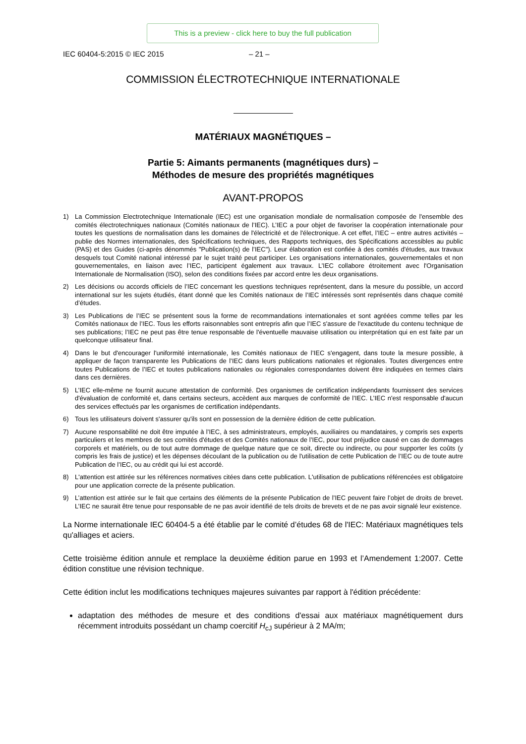This is a preview - click here to buy the full publication
IEC 60404-5:2015 © IEC 2015 – 21 –
COMMISSION ÉLECTROTECHNIQUE INTERNATIONALE
MATÉRIAUX MAGNÉTIQUES –
Partie 5: Aimants permanents (magnétiques durs) –
Méthodes de mesure des propriétés magnétiques
AVANT-PROPOS
1) La Commission Electrotechnique Internationale (IEC) est une organisation mondiale de normalisation composée de l'ensemble des comités électrotechniques nationaux (Comités nationaux de l’IEC). L’IEC a pour objet de favoriser la coopération internationale pour toutes les questions de normalisation dans les domaines de l'électricité et de l'électronique. A cet effet, l’IEC – entre autres activités – publie des Normes internationales, des Spécifications techniques, des Rapports techniques, des Spécifications accessibles au public (PAS) et des Guides (ci-après dénommés "Publication(s) de l’IEC"). Leur élaboration est confiée à des comités d'études, aux travaux desquels tout Comité national intéressé par le sujet traité peut participer. Les organisations internationales, gouvernementales et non gouvernementales, en liaison avec l’IEC, participent également aux travaux. L’IEC collabore étroitement avec l'Organisation Internationale de Normalisation (ISO), selon des conditions fixées par accord entre les deux organisations.
2) Les décisions ou accords officiels de l’IEC concernant les questions techniques représentent, dans la mesure du possible, un accord international sur les sujets étudiés, étant donné que les Comités nationaux de l’IEC intéressés sont représentés dans chaque comité d’études.
3) Les Publications de l’IEC se présentent sous la forme de recommandations internationales et sont agréées comme telles par les Comités nationaux de l’IEC. Tous les efforts raisonnables sont entrepris afin que l’IEC s'assure de l'exactitude du contenu technique de ses publications; l’IEC ne peut pas être tenue responsable de l'éventuelle mauvaise utilisation ou interprétation qui en est faite par un quelconque utilisateur final.
4) Dans le but d'encourager l'uniformité internationale, les Comités nationaux de l’IEC s'engagent, dans toute la mesure possible, à appliquer de façon transparente les Publications de l’IEC dans leurs publications nationales et régionales. Toutes divergences entre toutes Publications de l’IEC et toutes publications nationales ou régionales correspondantes doivent être indiquées en termes clairs dans ces dernières.
5) L’IEC elle-même ne fournit aucune attestation de conformité. Des organismes de certification indépendants fournissent des services d'évaluation de conformité et, dans certains secteurs, accèdent aux marques de conformité de l’IEC. L’IEC n'est responsable d'aucun des services effectués par les organismes de certification indépendants.
6) Tous les utilisateurs doivent s'assurer qu'ils sont en possession de la dernière édition de cette publication.
7) Aucune responsabilité ne doit être imputée à l’IEC, à ses administrateurs, employés, auxiliaires ou mandataires, y compris ses experts particuliers et les membres de ses comités d'études et des Comités nationaux de l’IEC, pour tout préjudice causé en cas de dommages corporels et matériels, ou de tout autre dommage de quelque nature que ce soit, directe ou indirecte, ou pour supporter les coûts (y compris les frais de justice) et les dépenses découlant de la publication ou de l'utilisation de cette Publication de l’IEC ou de toute autre Publication de l’IEC, ou au crédit qui lui est accordé.
8) L'attention est attirée sur les références normatives citées dans cette publication. L'utilisation de publications référencées est obligatoire pour une application correcte de la présente publication.
9) L’attention est attirée sur le fait que certains des éléments de la présente Publication de l’IEC peuvent faire l’objet de droits de brevet. L’IEC ne saurait être tenue pour responsable de ne pas avoir identifié de tels droits de brevets et de ne pas avoir signalé leur existence.
La Norme internationale IEC 60404-5 a été établie par le comité d’études 68 de l'IEC: Matériaux magnétiques tels qu'alliages et aciers.
Cette troisième édition annule et remplace la deuxième édition parue en 1993 et l’Amendement 1:2007. Cette édition constitue une révision technique.
Cette édition inclut les modifications techniques majeures suivantes par rapport à l'édition précédente:
adaptation des méthodes de mesure et des conditions d'essai aux matériaux magnétiquement durs récemment introduits possédant un champ coercitif H<sub>cJ</sub> supérieur à 2 MA/m;